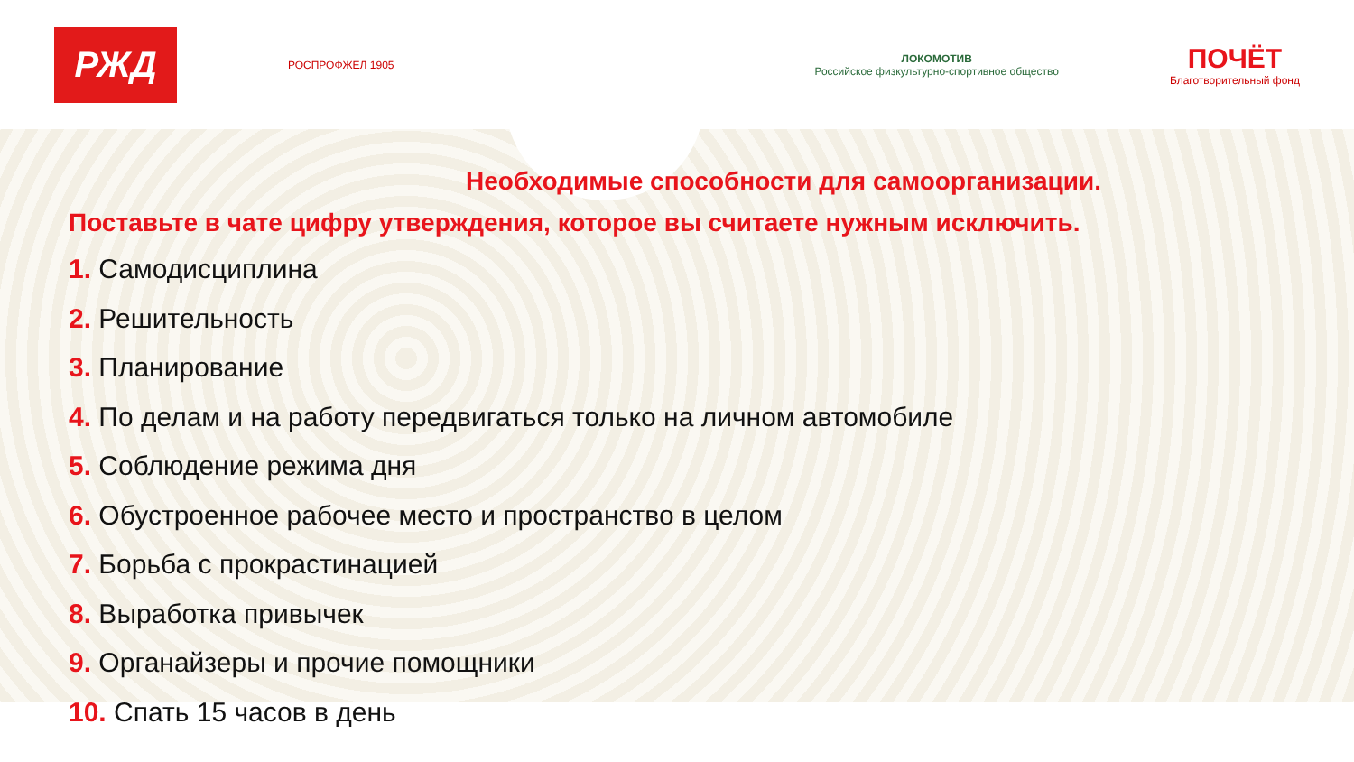РЖД
РОСПРОФЖЕЛ 1905
ЛОКОМОТИВ
Российское физкультурно-спортивное общество
ПОЧЁТ
Благотворительный фонд
Необходимые способности для самоорганизации.
Поставьте в чате цифру утверждения, которое вы считаете нужным исключить.
1. Самодисциплина
2. Решительность
3. Планирование
4. По делам и на работу передвигаться только на личном автомобиле
5. Соблюдение режима дня
6. Обустроенное рабочее место и пространство в целом
7. Борьба с прокрастинацией
8. Выработка привычек
9. Органайзеры и прочие помощники
10. Спать 15 часов в день